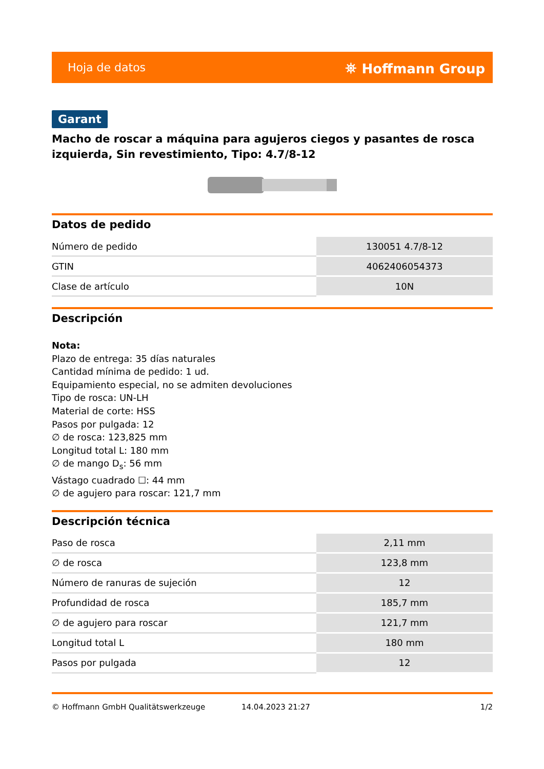Hoja de datos ⛯ Hoffmann Group
Garant
Macho de roscar a máquina para agujeros ciegos y pasantes de rosca izquierda, Sin revestimiento, Tipo: 4.7/8-12
Datos de pedido
| Número de pedido | 130051 4.7/8-12 |
| GTIN | 4062406054373 |
| Clase de artículo | 10N |
Descripción
Nota:
Plazo de entrega: 35 días naturales
Cantidad mínima de pedido: 1 ud.
Equipamiento especial, no se admiten devoluciones
Tipo de rosca: UN-LH
Material de corte: HSS
Pasos por pulgada: 12
∅ de rosca: 123,825 mm
Longitud total L: 180 mm
∅ de mango D<sub>s</sub>: 56 mm
Vástago cuadrado ☐: 44 mm
∅ de agujero para roscar: 121,7 mm
Descripción técnica
| Paso de rosca | 2,11 mm |
| ∅ de rosca | 123,8 mm |
| Número de ranuras de sujeción | 12 |
| Profundidad de rosca | 185,7 mm |
| ∅ de agujero para roscar | 121,7 mm |
| Longitud total L | 180 mm |
| Pasos por pulgada | 12 |
© Hoffmann GmbH Qualitätswerkzeuge 14.04.2023 21:27 1/2